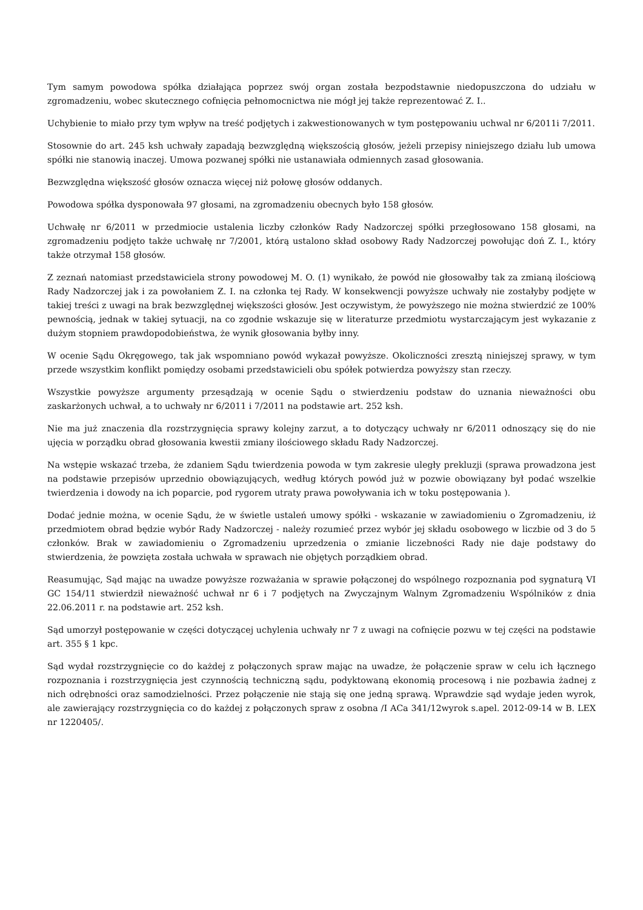Tym samym powodowa spółka działająca poprzez swój organ została bezpodstawnie niedopuszczona do udziału w zgromadzeniu, wobec skutecznego cofnięcia pełnomocnictwa nie mógł jej także reprezentować Z. I..
Uchybienie to miało przy tym wpływ na treść podjętych i zakwestionowanych w tym postępowaniu uchwal nr 6/2011i 7/2011.
Stosownie do art. 245 ksh uchwały zapadają bezwzględną większością głosów, jeżeli przepisy niniejszego działu lub umowa spółki nie stanowią inaczej. Umowa pozwanej spółki nie ustanawiała odmiennych zasad głosowania.
Bezwzględna większość głosów oznacza więcej niż połowę głosów oddanych.
Powodowa spółka dysponowała 97 głosami, na zgromadzeniu obecnych było 158 głosów.
Uchwałę nr 6/2011 w przedmiocie ustalenia liczby członków Rady Nadzorczej spółki przegłosowano 158 głosami, na zgromadzeniu podjęto także uchwałę nr 7/2001, którą ustalono skład osobowy Rady Nadzorczej powołując doń Z. I., który także otrzymał 158 głosów.
Z zeznań natomiast przedstawiciela strony powodowej M. O. (1) wynikało, że powód nie głosowałby tak za zmianą ilościową Rady Nadzorczej jak i za powołaniem Z. I. na członka tej Rady. W konsekwencji powyższe uchwały nie zostałyby podjęte w takiej treści z uwagi na brak bezwzględnej większości głosów. Jest oczywistym, że powyższego nie można stwierdzić ze 100% pewnością, jednak w takiej sytuacji, na co zgodnie wskazuje się w literaturze przedmiotu wystarczającym jest wykazanie z dużym stopniem prawdopodobieństwa, że wynik głosowania byłby inny.
W ocenie Sądu Okręgowego, tak jak wspomniano powód wykazał powyższe. Okoliczności zresztą niniejszej sprawy, w tym przede wszystkim konflikt pomiędzy osobami przedstawicieli obu spółek potwierdza powyższy stan rzeczy.
Wszystkie powyższe argumenty przesądzają w ocenie Sądu o stwierdzeniu podstaw do uznania nieważności obu zaskarżonych uchwał, a to uchwały nr 6/2011 i 7/2011 na podstawie art. 252 ksh.
Nie ma już znaczenia dla rozstrzygnięcia sprawy kolejny zarzut, a to dotyczący uchwały nr 6/2011 odnoszący się do nie ujęcia w porządku obrad głosowania kwestii zmiany ilościowego składu Rady Nadzorczej.
Na wstępie wskazać trzeba, że zdaniem Sądu twierdzenia powoda w tym zakresie uległy prekluzji (sprawa prowadzona jest na podstawie przepisów uprzednio obowiązujących, według których powód już w pozwie obowiązany był podać wszelkie twierdzenia i dowody na ich poparcie, pod rygorem utraty prawa powoływania ich w toku postępowania ).
Dodać jednie można, w ocenie Sądu, że w świetle ustaleń umowy spółki - wskazanie w zawiadomieniu o Zgromadzeniu, iż przedmiotem obrad będzie wybór Rady Nadzorczej - należy rozumieć przez wybór jej składu osobowego w liczbie od 3 do 5 członków. Brak w zawiadomieniu o Zgromadzeniu uprzedzenia o zmianie liczebności Rady nie daje podstawy do stwierdzenia, że powzięta została uchwała w sprawach nie objętych porządkiem obrad.
Reasumując, Sąd mając na uwadze powyższe rozważania w sprawie połączonej do wspólnego rozpoznania pod sygnaturą VI GC 154/11 stwierdził nieważność uchwał nr 6 i 7 podjętych na Zwyczajnym Walnym Zgromadzeniu Wspólników z dnia 22.06.2011 r. na podstawie art. 252 ksh.
Sąd umorzył postępowanie w części dotyczącej uchylenia uchwały nr 7 z uwagi na cofnięcie pozwu w tej części na podstawie art. 355 § 1 kpc.
Sąd wydał rozstrzygnięcie co do każdej z połączonych spraw mając na uwadze, że połączenie spraw w celu ich łącznego rozpoznania i rozstrzygnięcia jest czynnością techniczną sądu, podyktowaną ekonomią procesową i nie pozbawia żadnej z nich odrębności oraz samodzielności. Przez połączenie nie stają się one jedną sprawą. Wprawdzie sąd wydaje jeden wyrok, ale zawierający rozstrzygnięcia co do każdej z połączonych spraw z osobna /I ACa 341/12wyrok s.apel. 2012-09-14 w B. LEX nr 1220405/.